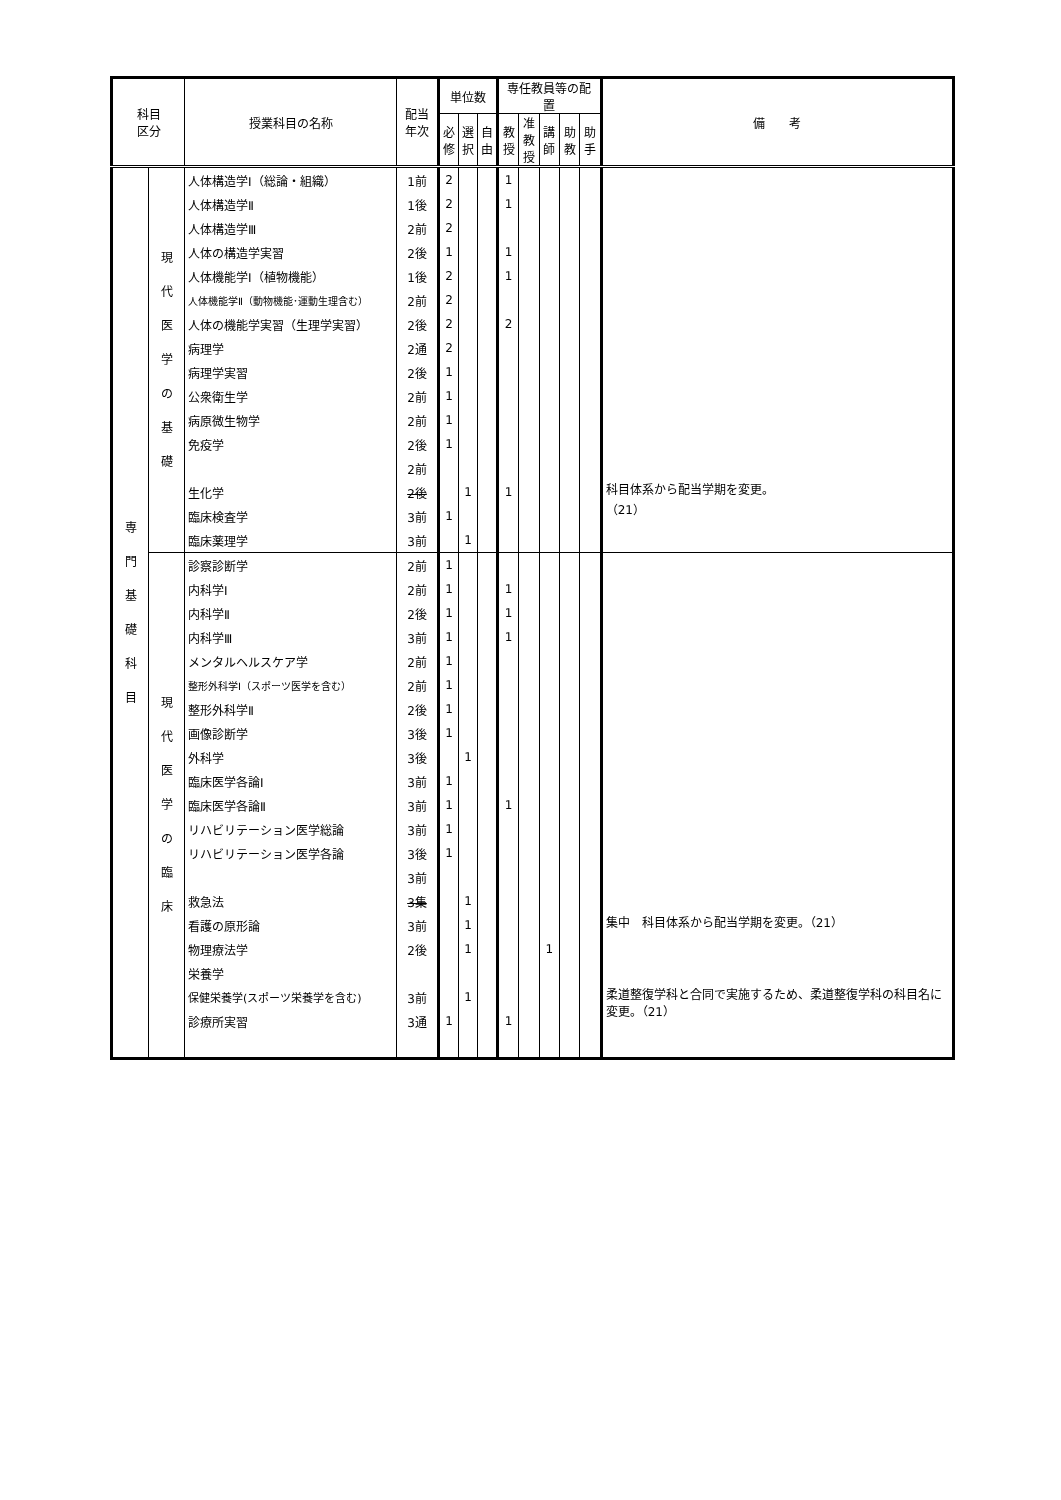| 科目 区分 | | 授業科目の名称 | 配当 年次 | 単位数 | | | 専任教員等の配置 | | | | | 備 考 |
| --- | --- | --- | --- | --- | --- | --- | --- | --- | --- | --- | --- | --- |
| | | | | 必 修 | 選 択 | 自 由 | 教 授 | 准 教 授 | 講 師 | 助 教 | 助 手 | |
| 専 門 基 礎 科 目 | 現 代 医 学 の 基 礎 | 人体構造学Ⅰ（総論・組織） | 1前 | 2 | | | 1 | | | | | |
| | | 人体構造学Ⅱ | 1後 | 2 | | | 1 | | | | | |
| | | 人体構造学Ⅲ | 2前 | 2 | | | | | | | | |
| | | 人体の構造学実習 | 2後 | 1 | | | 1 | | | | | |
| | | 人体機能学Ⅰ（植物機能） | 1後 | 2 | | | 1 | | | | | |
| | | 人体機能学Ⅱ（動物機能･運動生理含む） | 2前 | 2 | | | | | | | | |
| | | 人体の機能学実習（生理学実習） | 2後 | 2 | | | 2 | | | | | |
| | | 病理学 | 2通 | 2 | | | | | | | | |
| | | 病理学実習 | 2後 | 1 | | | | | | | | |
| | | 公衆衛生学 | 2前 | 1 | | | | | | | | |
| | | 病原微生物学 | 2前 | 1 | | | | | | | | |
| | | 免疫学 | 2後 | 1 | | | | | | | | |
| | | | 2前 | | | | | | | | | |
| | | 生化学 | 2後 | | 1 | | 1 | | | | | 科目体系から配当学期を変更。 （21） |
| | | 臨床検査学 | 3前 | 1 | | | | | | | | |
| | | 臨床薬理学 | 3前 | | 1 | | | | | | | |
| | 現 代 医 学 の 臨 床 | 診察診断学 | 2前 | 1 | | | | | | | | |
| | | 内科学Ⅰ | 2前 | 1 | | | 1 | | | | | |
| | | 内科学Ⅱ | 2後 | 1 | | | 1 | | | | | |
| | | 内科学Ⅲ | 3前 | 1 | | | 1 | | | | | |
| | | メンタルヘルスケア学 | 2前 | 1 | | | | | | | | |
| | | 整形外科学Ⅰ（スポーツ医学を含む） | 2前 | 1 | | | | | | | | |
| | | 整形外科学Ⅱ | 2後 | 1 | | | | | | | | |
| | | 画像診断学 | 3後 | 1 | | | | | | | | |
| | | 外科学 | 3後 | | 1 | | | | | | | |
| | | 臨床医学各論Ⅰ | 3前 | 1 | | | | | | | | |
| | | 臨床医学各論Ⅱ | 3前 | 1 | | | 1 | | | | | |
| | | リハビリテーション医学総論 | 3前 | 1 | | | | | | | | |
| | | リハビリテーション医学各論 | 3後 | 1 | | | | | | | | |
| | | | 3前 | | | | | | | | | |
| | | 救急法 | 3集 | | 1 | | | | | | | |
| | | 看護の原形論 | 3前 | | 1 | | | | | | | 集中 科目体系から配当学期を変更。（21） |
| | | 物理療法学 | 2後 | | 1 | | | | 1 | | | |
| | | 栄養学 | | | | | | | | | | |
| | | 保健栄養学(スポーツ栄養学を含む) | 3前 | | 1 | | | | | | | 柔道整復学科と合同で実施するため、柔道整復学科の科目名に変更。（21） |
| | | 診療所実習 | 3通 | 1 | | | 1 | | | | | |